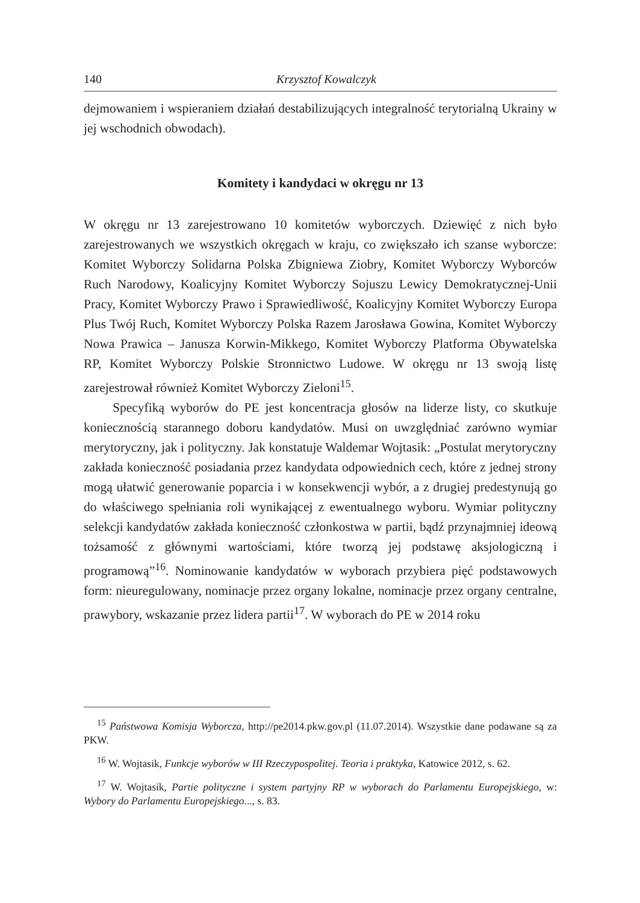140 Krzysztof Kowalczyk
dejmowaniem i wspieraniem działań destabilizujących integralność terytorialną Ukrainy w jej wschodnich obwodach).
Komitety i kandydaci w okręgu nr 13
W okręgu nr 13 zarejestrowano 10 komitetów wyborczych. Dziewięć z nich było zarejestrowanych we wszystkich okręgach w kraju, co zwiększało ich szanse wyborcze: Komitet Wyborczy Solidarna Polska Zbigniewa Ziobry, Komitet Wyborczy Wyborców Ruch Narodowy, Koalicyjny Komitet Wyborczy Sojuszu Lewicy Demokratycznej-Unii Pracy, Komitet Wyborczy Prawo i Sprawiedliwość, Koalicyjny Komitet Wyborczy Europa Plus Twój Ruch, Komitet Wyborczy Polska Razem Jarosława Gowina, Komitet Wyborczy Nowa Prawica – Janusza Korwin-Mikkego, Komitet Wyborczy Platforma Obywatelska RP, Komitet Wyborczy Polskie Stronnictwo Ludowe. W okręgu nr 13 swoją listę zarejestrował również Komitet Wyborczy Zieloni<sup>15</sup>.
Specyfiką wyborów do PE jest koncentracja głosów na liderze listy, co skutkuje koniecznością starannego doboru kandydatów. Musi on uwzględniać zarówno wymiar merytoryczny, jak i polityczny. Jak konstatuje Waldemar Wojtasik: „Postulat merytoryczny zakłada konieczność posiadania przez kandydata odpowiednich cech, które z jednej strony mogą ułatwić generowanie poparcia i w konsekwencji wybór, a z drugiej predestynują go do właściwego spełniania roli wynikającej z ewentualnego wyboru. Wymiar polityczny selekcji kandydatów zakłada konieczność członkostwa w partii, bądź przynajmniej ideową tożsamość z głównymi wartościami, które tworzą jej podstawę aksjologiczną i programową”<sup>16</sup>. Nominowanie kandydatów w wyborach przybiera pięć podstawowych form: nieuregulowany, nominacje przez organy lokalne, nominacje przez organy centralne, prawybory, wskazanie przez lidera partii<sup>17</sup>. W wyborach do PE w 2014 roku
<sup>15</sup> Państwowa Komisja Wyborcza, http://pe2014.pkw.gov.pl (11.07.2014). Wszystkie dane podawane są za PKW.
<sup>16</sup> W. Wojtasik, Funkcje wyborów w III Rzeczypospolitej. Teoria i praktyka, Katowice 2012, s. 62.
<sup>17</sup> W. Wojtasik, Partie polityczne i system partyjny RP w wyborach do Parlamentu Europejskiego, w: Wybory do Parlamentu Europejskiego..., s. 83.